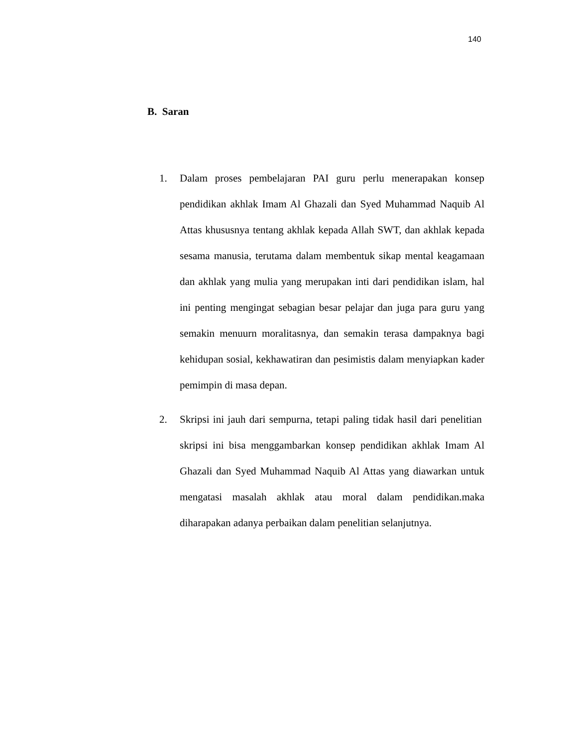140
B. Saran
1. Dalam proses pembelajaran PAI guru perlu menerapakan konsep pendidikan akhlak Imam Al Ghazali dan Syed Muhammad Naquib Al Attas khususnya tentang akhlak kepada Allah SWT, dan akhlak kepada sesama manusia, terutama dalam membentuk sikap mental keagamaan dan akhlak yang mulia yang merupakan inti dari pendidikan islam, hal ini penting mengingat sebagian besar pelajar dan juga para guru yang semakin menuurn moralitasnya, dan semakin terasa dampaknya bagi kehidupan sosial, kekhawatiran dan pesimistis dalam menyiapkan kader pemimpin di masa depan.
2. Skripsi ini jauh dari sempurna, tetapi paling tidak hasil dari penelitian skripsi ini bisa menggambarkan konsep pendidikan akhlak Imam Al Ghazali dan Syed Muhammad Naquib Al Attas yang diawarkan untuk mengatasi masalah akhlak atau moral dalam pendidikan.maka diharapakan adanya perbaikan dalam penelitian selanjutnya.